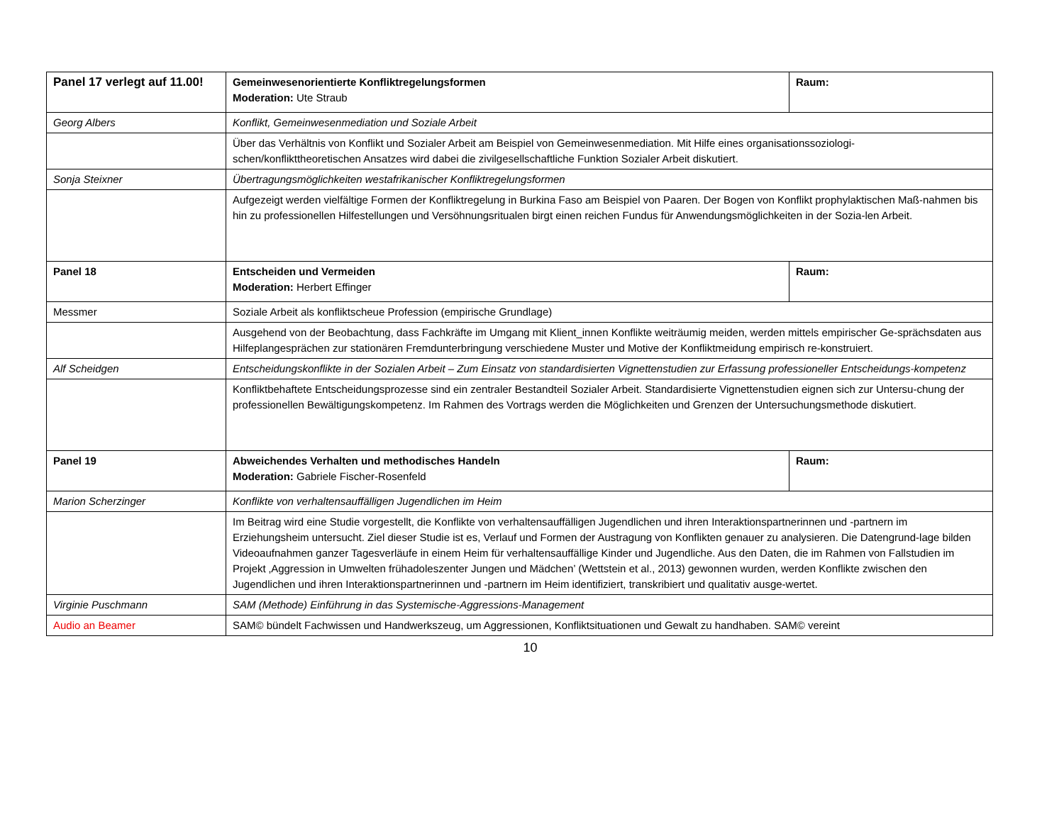| Panel 17 verlegt auf 11.00! | Gemeinwesenorientierte Konfliktregelungsformen Moderation: Ute Straub | Raum: |
| Georg Albers | Konflikt, Gemeinwesenmediation und Soziale Arbeit | |
| | Über das Verhältnis von Konflikt und Sozialer Arbeit am Beispiel von Gemeinwesenmediation. Mit Hilfe eines organisationssoziologi- schen/konflikttheoretischen Ansatzes wird dabei die zivilgesellschaftliche Funktion Sozialer Arbeit diskutiert. | |
| Sonja Steixner | Übertragungsmöglichkeiten westafrikanischer Konfliktregelungsformen | |
| | Aufgezeigt werden vielfältige Formen der Konfliktregelung in Burkina Faso am Beispiel von Paaren. Der Bogen von Konflikt prophylaktischen Maß-nahmen bis hin zu professionellen Hilfestellungen und Versöhnungsritualen birgt einen reichen Fundus für Anwendungsmöglichkeiten in der Sozia-len Arbeit. | |
| Panel 18 | Entscheiden und Vermeiden Moderation: Herbert Effinger | Raum: |
| Messmer | Soziale Arbeit als konfliktscheue Profession (empirische Grundlage) | |
| | Ausgehend von der Beobachtung, dass Fachkräfte im Umgang mit Klient_innen Konflikte weiträumig meiden, werden mittels empirischer Ge-sprächsdaten aus Hilfeplangesprächen zur stationären Fremdunterbringung verschiedene Muster und Motive der Konfliktmeidung empirisch re-konstruiert. | |
| Alf Scheidgen | Entscheidungskonflikte in der Sozialen Arbeit – Zum Einsatz von standardisierten Vignettenstudien zur Erfassung professioneller Entscheidungs-kompetenz | |
| | Konfliktbehaftete Entscheidungsprozesse sind ein zentraler Bestandteil Sozialer Arbeit. Standardisierte Vignettenstudien eignen sich zur Untersu-chung der professionellen Bewältigungskompetenz. Im Rahmen des Vortrags werden die Möglichkeiten und Grenzen der Untersuchungsmethode diskutiert. | |
| Panel 19 | Abweichendes Verhalten und methodisches Handeln Moderation: Gabriele Fischer-Rosenfeld | Raum: |
| Marion Scherzinger | Konflikte von verhaltensauffälligen Jugendlichen im Heim | |
| | Im Beitrag wird eine Studie vorgestellt, die Konflikte von verhaltensauffälligen Jugendlichen und ihren Interaktionspartnerinnen und -partnern im Erziehungsheim untersucht. Ziel dieser Studie ist es, Verlauf und Formen der Austragung von Konflikten genauer zu analysieren. Die Datengrund-lage bilden Videoaufnahmen ganzer Tagesverläufe in einem Heim für verhaltensauffällige Kinder und Jugendliche. Aus den Daten, die im Rahmen von Fallstudien im Projekt ‚Aggression in Umwelten frühadoleszenter Jungen und Mädchen’ (Wettstein et al., 2013) gewonnen wurden, werden Konflikte zwischen den Jugendlichen und ihren Interaktionspartnerinnen und -partnern im Heim identifiziert, transkribiert und qualitativ ausge-wertet. | |
| Virginie Puschmann | SAM (Methode) Einführung in das Systemische-Aggressions-Management | |
| Audio an Beamer | SAM© bündelt Fachwissen und Handwerkszeug, um Aggressionen, Konfliktsituationen und Gewalt zu handhaben. SAM© vereint | |
10